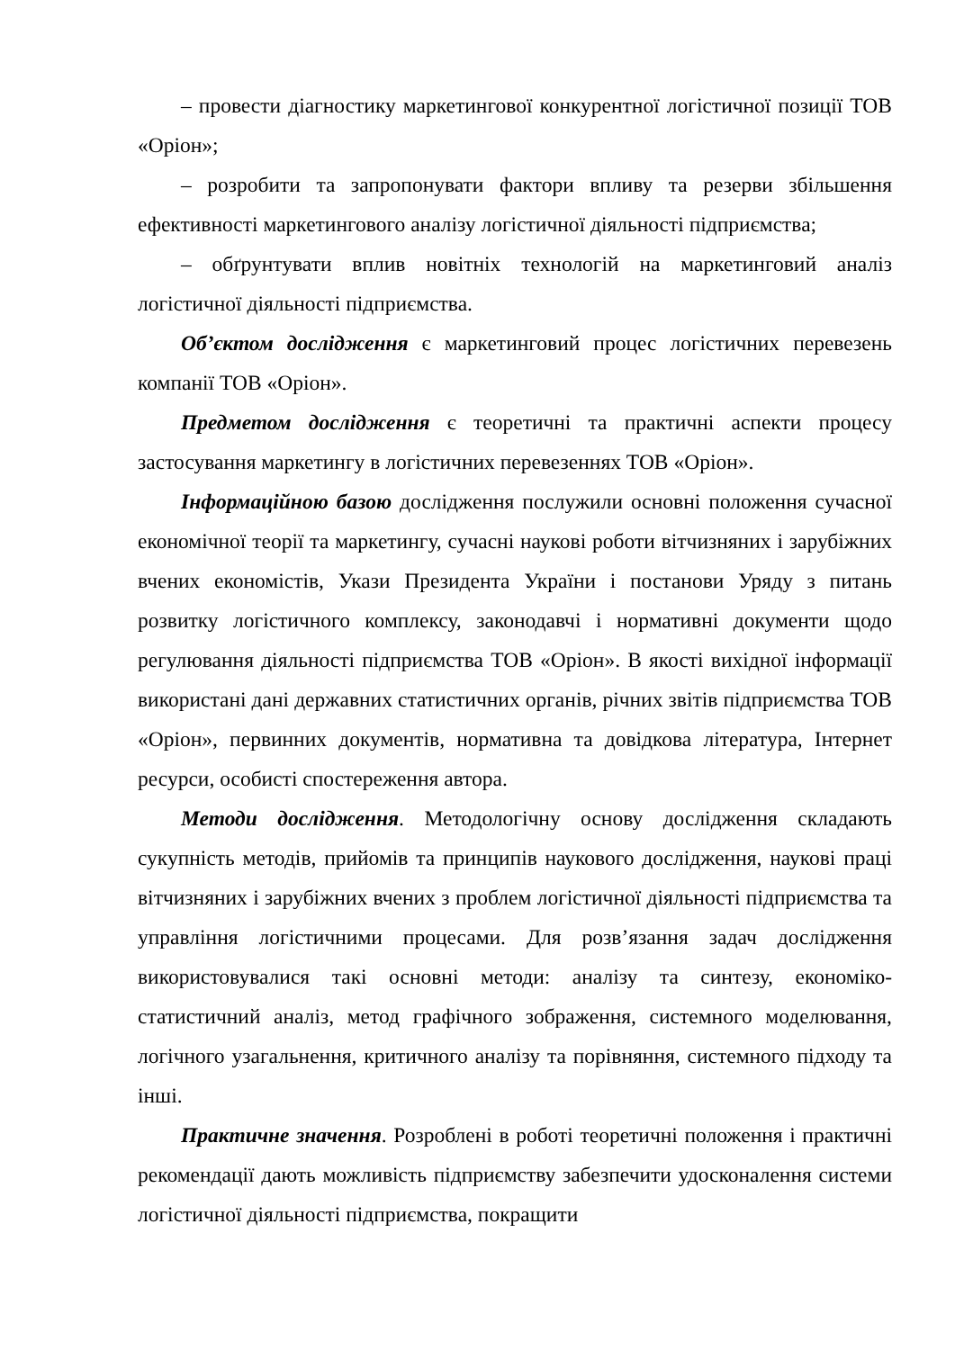– провести діагностику маркетингової конкурентної логістичної позиції ТОВ «Оріон»;
– розробити та запропонувати фактори впливу та резерви збільшення ефективності маркетингового аналізу логістичної діяльності підприємства;
– обґрунтувати вплив новітніх технологій на маркетинговий аналіз логістичної діяльності підприємства.
Об’єктом дослідження є маркетинговий процес логістичних перевезень компанії ТОВ «Оріон».
Предметом дослідження є теоретичні та практичні аспекти процесу застосування маркетингу в логістичних перевезеннях ТОВ «Оріон».
Інформаційною базою дослідження послужили основні положення сучасної економічної теорії та маркетингу, сучасні наукові роботи вітчизняних і зарубіжних вчених економістів, Укази Президента України і постанови Уряду з питань розвитку логістичного комплексу, законодавчі і нормативні документи щодо регулювання діяльності підприємства ТОВ «Оріон». В якості вихідної інформації використані дані державних статистичних органів, річних звітів підприємства ТОВ «Оріон», первинних документів, нормативна та довідкова література, Інтернет ресурси, особисті спостереження автора.
Методи дослідження. Методологічну основу дослідження складають сукупність методів, прийомів та принципів наукового дослідження, наукові праці вітчизняних і зарубіжних вчених з проблем логістичної діяльності підприємства та управління логістичними процесами. Для розв’язання задач дослідження використовувалися такі основні методи: аналізу та синтезу, економіко-статистичний аналіз, метод графічного зображення, системного моделювання, логічного узагальнення, критичного аналізу та порівняння, системного підходу та інші.
Практичне значення. Розроблені в роботі теоретичні положення і практичні рекомендації дають можливість підприємству забезпечити удосконалення системи логістичної діяльності підприємства, покращити